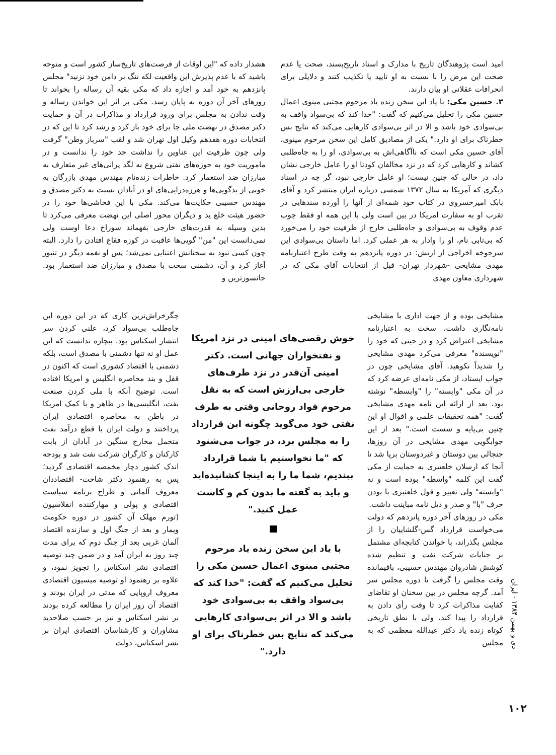امید است پژوهندگان تاریخ با مدارک و اسناد تاریخ‌پسند، صحت یا عدم صحت این مرض را با نسبت به او تایید یا تکذیب کنند و دلایلی برای انحرافات عقلانی او بیان دارند.
۳. حسین مکی: با یاد این سخن زنده یاد مرحوم مجتبی مینوی اعمال حسین مکی را تحلیل می‌کنیم که گفت: "خدا کند که بی‌سواد واقف به بی‌سوادی خود باشد و الا در اثر بی‌سوادی کارهایی می‌کند که نتایج بس خطرناک برای او دارد." یکی از مصادیق کامل این سخن مرحوم مینوی، آقای حسین مکی است که ناآگاهی‌اش به بی‌سوادی، او را به جاه‌طلبی کشاند و کارهایی کرد که در نزد مخالفان کودتا او را عامل خارجی نشان داد، در حالی که چنین نیست؛ او عامل خارجی نبود، گر چه در اسناد دیگری که آمریکا به سال ۱۳۷۲ شمسی درباره ایران منتشر کرد و آقای بابک امیرخسروی در کتاب خود شمه‌ای از آنها را آورده سندهایی در تقرب او به سفارت امریکا در بین است ولی با این همه او فقط چوب عدم وقوف به بی‌سوادی و جاه‌طلبی خارج از ظرفیت خود را می‌خورد که بی‌تابی نام، او را وادار به هر عملی کرد. اما داستان بی‌سوادی این سرجوخه اخراجی از ارتش: در دوره پانزدهم به وقت طرح اعتبارنامه مهدی مشایخی -شهردار تهران- قبل از انتخابات آقای مکی که در شهرداری معاون مهدی
هشدار داده که "این اوقات از فرصت‌های تاریخ‌ساز کشور است و متوجه باشید که با عدم پذیرش این واقعیت لکه ننگ بر دامن خود نزنید" مجلس پانزدهم به خود آمد و اجازه داد که مکی بقیه آن رساله را بخواند تا روزهای آخر آن دوره به پایان رسد. مکی بر اثر این خواندن رساله و وقت ندادن به مجلس برای ورود قرارداد و مذاکرات در آن و حمایت دکتر مصدق در نهضت ملی جا برای خود باز کرد و رشد کرد تا این که در انتخابات دوره هفدهم وکیل اول تهران شد و لقب "سرباز وطن" گرفت ولی چون ظرفیت این عناوین را نداشت حد خود را ندانست و در ماموریت خود به حوزه‌های نفتی شروع به لگد پرانی‌های غیر متعارف به مبارزان ضد استعمار کرد. خاطرات زنده‌نام مهندس مهدی بازرگان به خوبی از بدگویی‌ها و هرزه‌درایی‌های او در آبادان نسبت به دکتر مصدق و مهندس حسیبی حکایت‌ها می‌کند. مکی با این فحاشی‌ها خود را در حضور هیئت خلع ید و دیگران محور اصلی این نهضت معرفی می‌کرد تا بدین وسیله به قدرت‌های خارجی بفهماند سوراخ دعا اوست ولی نمی‌دانست این "من" گویی‌ها عاقبت در کوزه فقاع افتادن را دارد. البته چون کسی نبود به سخنانش اعتنایی نمی‌شد؛ پس او نغمه دیگر در تنبور آغاز کرد و آن، دشمنی سخت با مصدق و مبارزان ضد استعمار بود. جانسوزترین و
مشایخی بوده و از جهت اداری با مشایخی نامه‌نگاری داشت، سخت به اعتبارنامه مشایخی اعتراض کرد و در حینی که خود را "نویسنده" معرفی می‌کرد مهدی مشایخی را شدیداً نکوهید. آقای مشایخی چون در جواب ایستاد، از مکی نامه‌ای عرضه کرد که در آن مکی "وابسته" را "وابسطه" نوشته بود، بعد از ارائه این نامه مهدی مشایخی گفت: "همه تحقیقات علمی و اقوال او این چنین بی‌پایه و سست است." بعد از این جوابگویی مهدی مشایخی در آن روزها، جنجالی بین دوستان و غیردوستان برپا شد تا آنجا که ارسلان خلعتبری به حمایت از مکی گفت این کلمه "واسطه" بوده است و نه "وابسته" ولی تعبیر و قول خلعتبری با بودن حرف "با" و صدر و ذیل نامه مباینت داشت.
مکی در روزهای آخر دوره پانزدهم که دولت می‌خواست قرارداد گس-گلشاییان را از مجلس بگذراند، با خواندن کتابچه‌ای مشتمل بر جنایات شرکت نفت و تنظیم شده کوشش شادروان مهندس حسیبی، باقیمانده وقت مجلس را گرفت تا دوره مجلس سر آمد. گرچه مجلس در بین سخنان او تقاضای کفایت مذاکرات کرد تا وقت رأی دادن به قرارداد را پیدا کند، ولی با نطق تاریخی کوتاه زنده یاد دکتر عبدالله معظمی که به مجلس
خوش رقصی‌های امینی در نزد امریکا و نفتخواران جهانی است. دکتر امینی آن‌قدر در نزد طرف‌های خارجی بی‌ارزش است که به نقل مرحوم فواد روحانی وقتی به طرف نفتی خود می‌گوید چگونه این قرارداد را به مجلس برد، در جواب می‌شنود که "ما نخواستیم با شما قرارداد ببندیم، شما ما را به اینجا کشانیده‌اید و باید به گفته ما بدون کم و کاست عمل کنید."
با یاد این سخن زنده یاد مرحوم مجتبی مینوی اعمال حسین مکی را تحلیل می‌کنیم که گفت: "خدا کند که بی‌سواد واقف به بی‌سوادی خود باشد و الا در اثر بی‌سوادی کارهایی می‌کند که نتایج بس خطرناک برای او دارد."
جگرخراش‌ترین کاری که در این دوره این جاه‌طلب بی‌سواد کرد، علنی کردن سر انتشار اسکناس بود. بیچاره ندانست که این عمل او نه تنها دشمنی با مصدق است، بلکه دشمنی با اقتصاد کشوری است که اکنون در قفل و بند محاصره انگلیس و امریکا افتاده است. توضیح آنکه با ملی کردن صنعت نفت، انگلیسی‌ها در ظاهر و با کمک امریکا در باطن به محاصره اقتصادی ایران پرداختند و دولت ایران با قطع درآمد نفت متحمل مخارج سنگین در آبادان از بابت کارکنان و کارگران شرکت نفت شد و بودجه اندک کشور دچار مخمصه اقتصادی گردید؛ پس به رهنمود دکتر شاخت- اقتصاددان معروف آلمانی و طراح برنامه سیاست اقتصادی و پولی و مهارکننده انفلاسیون (تورم مهلک آن کشور در دوره حکومت ویمار و بعد از جنگ اول و سازنده اقتصاد آلمان غربی بعد از جنگ دوم که برای مدت چند روز به ایران آمد و در ضمن چند توصیه اقتصادی نشر اسکناس را تجویز نمود، و علاوه بر رهنمود او توصیه میسیون اقتصادی معروف اروپایی که مدتی در ایران بودند و اقتصاد آن روز ایران را مطالعه کرده بودند بر نشر اسکناس و نیز بر حسب صلاحدید مشاوران و کارشناسان اقتصادی ایران بر نشر اسکناس، دولت
دی و بهمن ۱۳۸۴ · ایران
۱۰۲